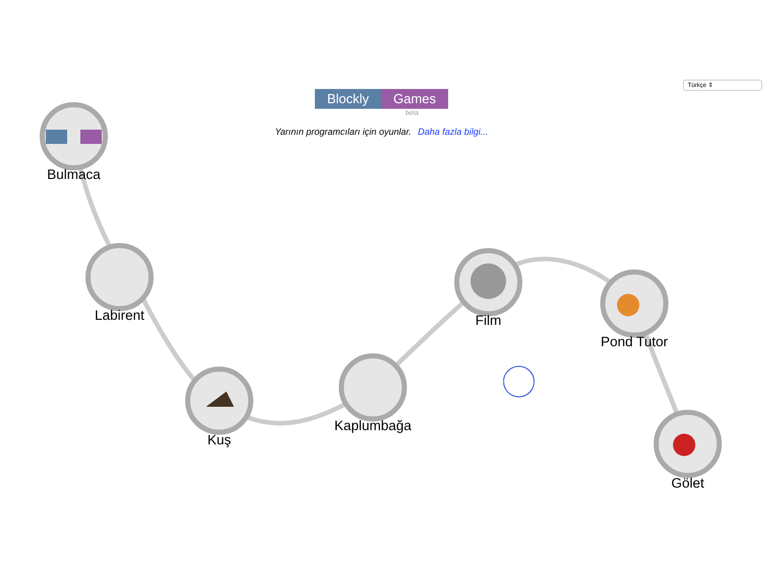Türkçe ⇕
Blockly Games
beta
Yarının programcıları için oyunlar. Daha fazla bilgi...
Bulmaca
Labirent
Kuş
Kaplumbağa
Film
Pond Tutor
Gölet